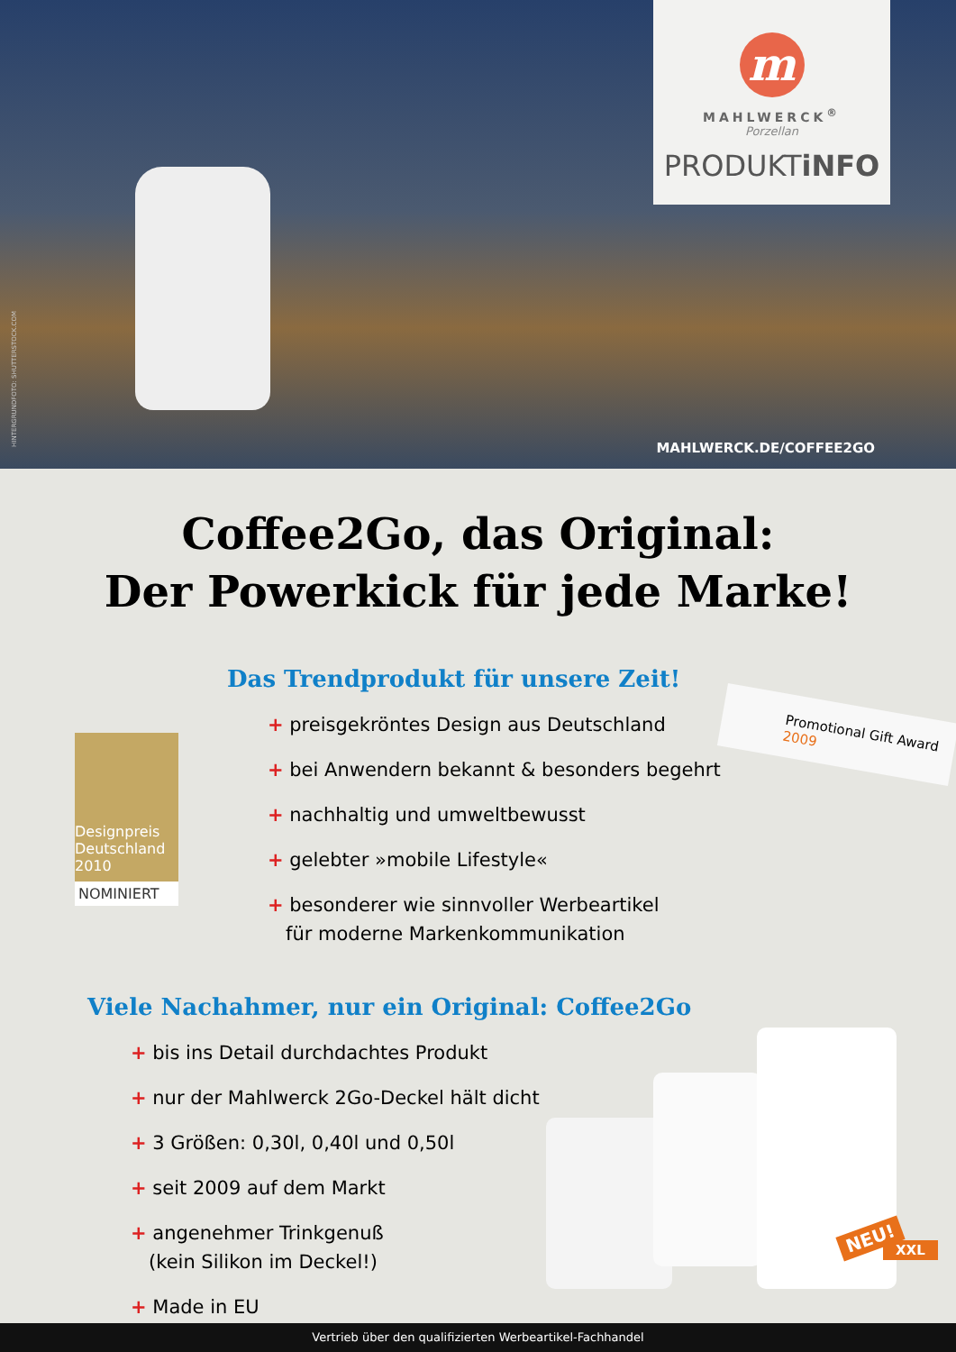HINTERGRUNDFOTO: SHUTTERSTOCK.COM
m
MAHLWERCK<sup>®</sup>
Porzellan
PRODUKTiNFO
MAHLWERCK.DE/COFFEE2GO
Coffee2Go, das Original:
Der Powerkick für jede Marke!
Das Trendprodukt für unsere Zeit!
+ preisgekröntes Design aus Deutschland
+ bei Anwendern bekannt & besonders begehrt
+ nachhaltig und umweltbewusst
+ gelebter »mobile Lifestyle«
+ besonderer wie sinnvoller Werbeartikel
für moderne Markenkommunikation
Designpreis Deutschland 2010
NOMINIERT
Promotional Gift Award 2009
Viele Nachahmer, nur ein Original: Coffee2Go
+ bis ins Detail durchdachtes Produkt
+ nur der Mahlwerck 2Go-Deckel hält dicht
+ 3 Größen: 0,30l, 0,40l und 0,50l
+ seit 2009 auf dem Markt
+ angenehmer Trinkgenuß
(kein Silikon im Deckel!)
+ Made in EU
NEU!
XXL
Vertrieb über den qualifizierten Werbeartikel-Fachhandel